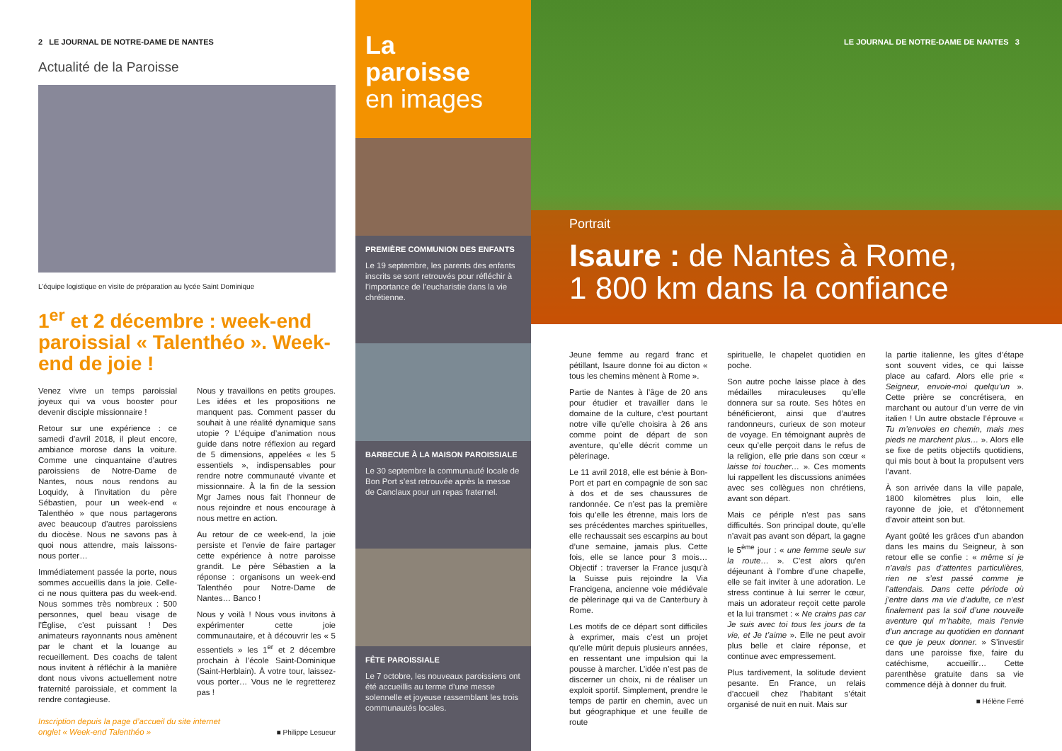2 LE JOURNAL DE NOTRE-DAME DE NANTES
Actualité de la Paroisse
L’équipe logistique en visite de préparation au lycée Saint Dominique
1<sup>er</sup> et 2 décembre : week-end paroissial « Talenthéo ». Week-end de joie !
Venez vivre un temps paroissial joyeux qui va vous booster pour devenir disciple missionnaire !
Retour sur une expérience : ce samedi d’avril 2018, il pleut encore, ambiance morose dans la voiture. Comme une cinquantaine d’autres paroissiens de Notre-Dame de Nantes, nous nous rendons au Loquidy, à l’invitation du père Sébastien, pour un week-end « Talenthéo » que nous partagerons avec beaucoup d’autres paroissiens du diocèse. Nous ne savons pas à quoi nous attendre, mais laissons-nous porter…
Immédiatement passée la porte, nous sommes accueillis dans la joie. Celle-ci ne nous quittera pas du week-end. Nous sommes très nombreux : 500 personnes, quel beau visage de l’Église, c’est puissant ! Des animateurs rayonnants nous amènent par le chant et la louange au recueillement. Des coachs de talent nous invitent à réfléchir à la manière dont nous vivons actuellement notre fraternité paroissiale, et comment la rendre contagieuse.
Nous y travaillons en petits groupes. Les idées et les propositions ne manquent pas. Comment passer du souhait à une réalité dynamique sans utopie ? L’équipe d’animation nous guide dans notre réflexion au regard de 5 dimensions, appelées « les 5 essentiels », indispensables pour rendre notre communauté vivante et missionnaire. À la fin de la session Mgr James nous fait l’honneur de nous rejoindre et nous encourage à nous mettre en action.
Au retour de ce week-end, la joie persiste et l’envie de faire partager cette expérience à notre paroisse grandit. Le père Sébastien a la réponse : organisons un week-end Talenthéo pour Notre-Dame de Nantes… Banco !
Nous y voilà ! Nous vous invitons à expérimenter cette joie communautaire, et à découvrir les « 5 essentiels » les 1<sup>er</sup> et 2 décembre prochain à l’école Saint-Dominique (Saint-Herblain). À votre tour, laissez-vous porter… Vous ne le regretterez pas !
Inscription depuis la page d’accueil du site internet
onglet « Week-end Talenthéo » ■ Philippe Lesueur
La
paroisse
en images
PREMIÈRE COMMUNION DES ENFANTS
Le 19 septembre, les parents des enfants inscrits se sont retrouvés pour réfléchir à l’importance de l’eucharistie dans la vie chrétienne.
BARBECUE À LA MAISON PAROISSIALE
Le 30 septembre la communauté locale de Bon Port s’est retrouvée après la messe de Canclaux pour un repas fraternel.
FÊTE PAROISSIALE
Le 7 octobre, les nouveaux paroissiens ont été accueillis au terme d’une messe solennelle et joyeuse rassemblant les trois communautés locales.
LE JOURNAL DE NOTRE-DAME DE NANTES 3
Portrait
Isaure : de Nantes à Rome,
1 800 km dans la confiance
Jeune femme au regard franc et pétillant, Isaure donne foi au dicton « tous les chemins mènent à Rome ».
Partie de Nantes à l’âge de 20 ans pour étudier et travailler dans le domaine de la culture, c’est pourtant notre ville qu’elle choisira à 26 ans comme point de départ de son aventure, qu’elle décrit comme un pèlerinage.
Le 11 avril 2018, elle est bénie à Bon-Port et part en compagnie de son sac à dos et de ses chaussures de randonnée. Ce n’est pas la première fois qu’elle les étrenne, mais lors de ses précédentes marches spirituelles, elle rechaussait ses escarpins au bout d’une semaine, jamais plus. Cette fois, elle se lance pour 3 mois… Objectif : traverser la France jusqu’à la Suisse puis rejoindre la Via Francigena, ancienne voie médiévale de pèlerinage qui va de Canterbury à Rome.
Les motifs de ce départ sont difficiles à exprimer, mais c’est un projet qu’elle mûrit depuis plusieurs années, en ressentant une impulsion qui la pousse à marcher. L’idée n’est pas de discerner un choix, ni de réaliser un exploit sportif. Simplement, prendre le temps de partir en chemin, avec un but géographique et une feuille de route
spirituelle, le chapelet quotidien en poche.
Son autre poche laisse place à des médailles miraculeuses qu’elle donnera sur sa route. Ses hôtes en bénéficieront, ainsi que d’autres randonneurs, curieux de son moteur de voyage. En témoignant auprès de ceux qu’elle perçoit dans le refus de la religion, elle prie dans son cœur « laisse toi toucher… ». Ces moments lui rappellent les discussions animées avec ses collègues non chrétiens, avant son départ.
Mais ce périple n’est pas sans difficultés. Son principal doute, qu’elle n’avait pas avant son départ, la gagne le 5<sup>ème</sup> jour : « une femme seule sur la route… ». C’est alors qu’en déjeunant à l’ombre d’une chapelle, elle se fait inviter à une adoration. Le stress continue à lui serrer le cœur, mais un adorateur reçoit cette parole et la lui transmet : « Ne crains pas car Je suis avec toi tous les jours de ta vie, et Je t’aime ». Elle ne peut avoir plus belle et claire réponse, et continue avec empressement.
Plus tardivement, la solitude devient pesante. En France, un relais d’accueil chez l’habitant s’était organisé de nuit en nuit. Mais sur
la partie italienne, les gîtes d’étape sont souvent vides, ce qui laisse place au cafard. Alors elle prie « Seigneur, envoie-moi quelqu’un ». Cette prière se concrétisera, en marchant ou autour d’un verre de vin italien ! Un autre obstacle l’éprouve « Tu m’envoies en chemin, mais mes pieds ne marchent plus… ». Alors elle se fixe de petits objectifs quotidiens, qui mis bout à bout la propulsent vers l’avant.
À son arrivée dans la ville papale, 1800 kilomètres plus loin, elle rayonne de joie, et d’étonnement d’avoir atteint son but.
Ayant goûté les grâces d’un abandon dans les mains du Seigneur, à son retour elle se confie : « même si je n’avais pas d’attentes particulières, rien ne s’est passé comme je l’attendais. Dans cette période où j’entre dans ma vie d’adulte, ce n’est finalement pas la soif d’une nouvelle aventure qui m’habite, mais l’envie d’un ancrage au quotidien en donnant ce que je peux donner. » S’investir dans une paroisse fixe, faire du catéchisme, accueillir… Cette parenthèse gratuite dans sa vie commence déjà à donner du fruit.
■ Hélène Ferré